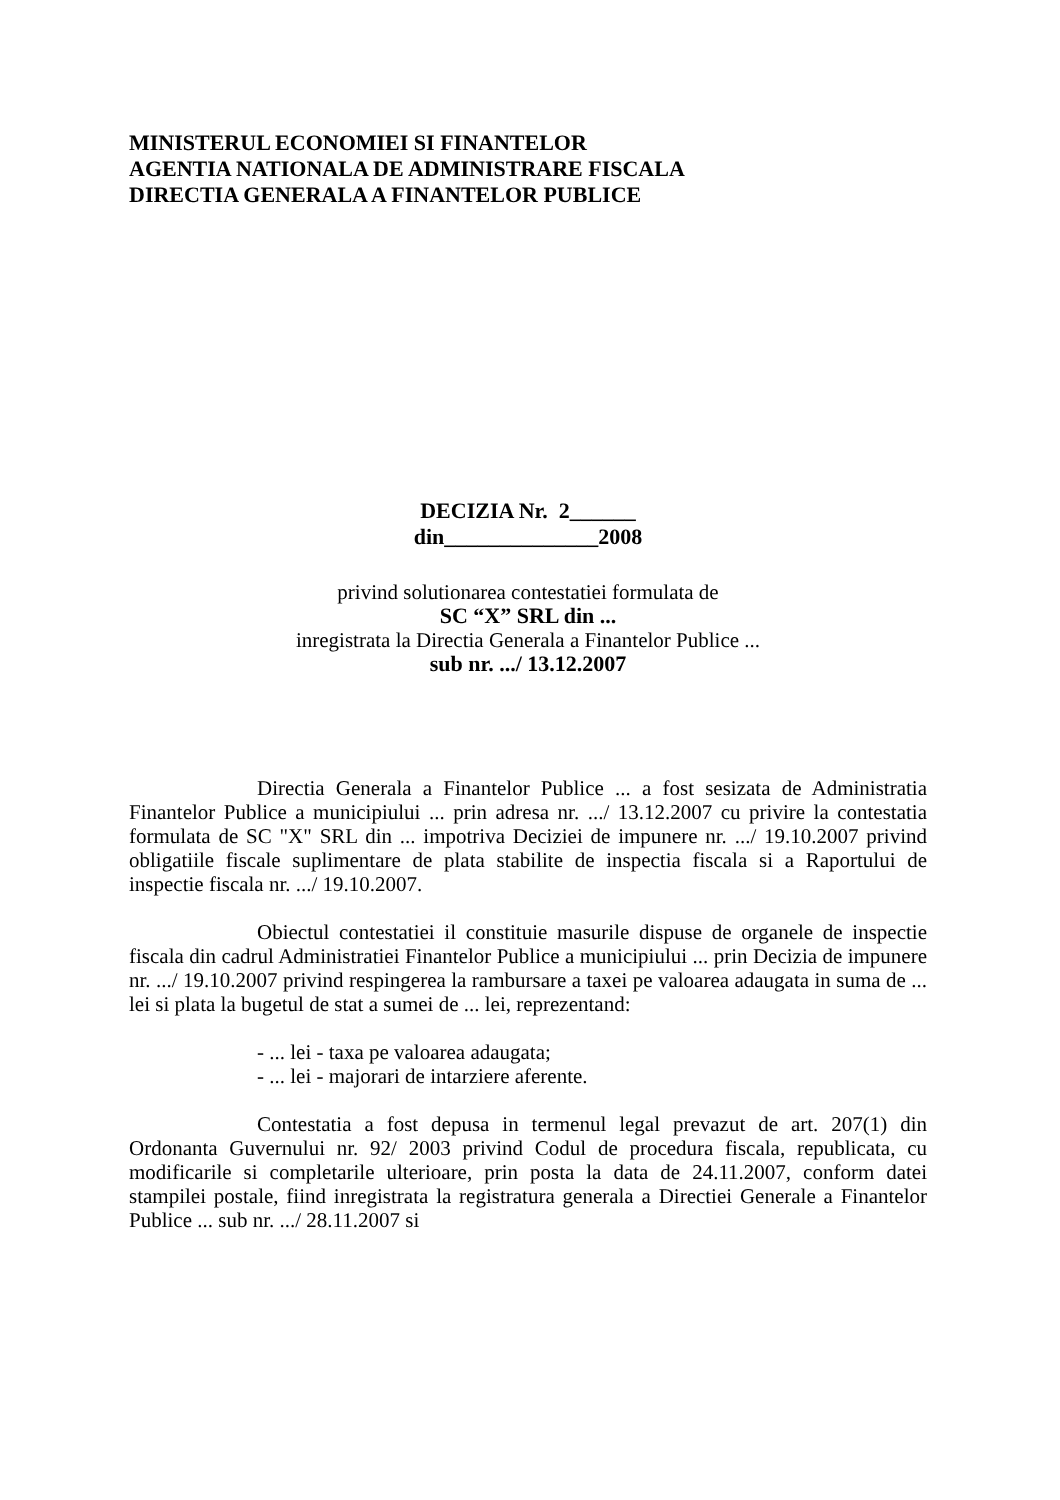MINISTERUL ECONOMIEI SI FINANTELOR
AGENTIA NATIONALA DE ADMINISTRARE FISCALA
DIRECTIA GENERALA A FINANTELOR PUBLICE
DECIZIA Nr. 2______
din______________2008
privind solutionarea contestatiei formulata de
SC “X” SRL din ...
inregistrata la Directia Generala a Finantelor Publice ...
sub nr. .../ 13.12.2007
Directia Generala a Finantelor Publice ... a fost sesizata de Administratia Finantelor Publice a municipiului ... prin adresa nr. .../ 13.12.2007 cu privire la contestatia formulata de SC "X" SRL din ... impotriva Deciziei de impunere nr. .../ 19.10.2007 privind obligatiile fiscale suplimentare de plata stabilite de inspectia fiscala si a Raportului de inspectie fiscala nr. .../ 19.10.2007.
Obiectul contestatiei il constituie masurile dispuse de organele de inspectie fiscala din cadrul Administratiei Finantelor Publice a municipiului ... prin Decizia de impunere nr. .../ 19.10.2007 privind respingerea la rambursare a taxei pe valoarea adaugata in suma de ... lei si plata la bugetul de stat a sumei de ... lei, reprezentand:
- ... lei - taxa pe valoarea adaugata;
- ... lei - majorari de intarziere aferente.
Contestatia a fost depusa in termenul legal prevazut de art. 207(1) din Ordonanta Guvernului nr. 92/ 2003 privind Codul de procedura fiscala, republicata, cu modificarile si completarile ulterioare, prin posta la data de 24.11.2007, conform datei stampilei postale, fiind inregistrata la registratura generala a Directiei Generale a Finantelor Publice ... sub nr. .../ 28.11.2007 si